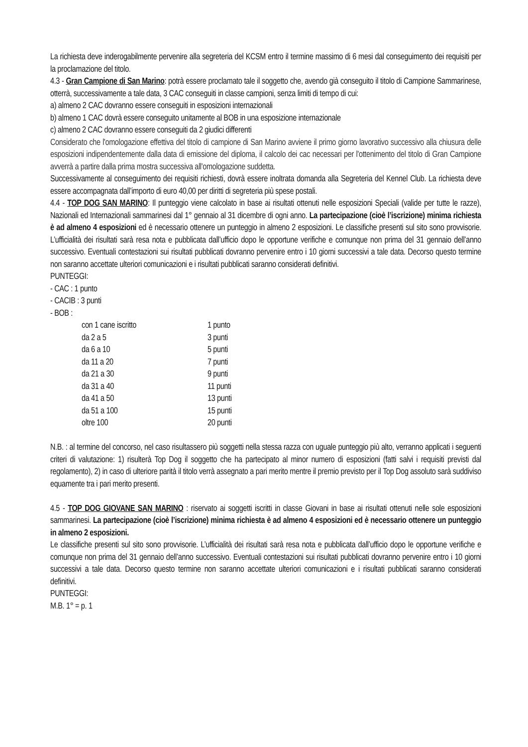La richiesta deve inderogabilmente pervenire alla segreteria del KCSM entro il termine massimo di 6 mesi dal conseguimento dei requisiti per la proclamazione del titolo.
4.3 - Gran Campione di San Marino: potrà essere proclamato tale il soggetto che, avendo già conseguito il titolo di Campione Sammarinese, otterrà, successivamente a tale data, 3 CAC conseguiti in classe campioni, senza limiti di tempo di cui:
a) almeno 2 CAC dovranno essere conseguiti in esposizioni internazionali
b) almeno 1 CAC dovrà essere conseguito unitamente al BOB in una esposizione internazionale
c) almeno 2 CAC dovranno essere conseguiti da 2 giudici differenti
Considerato che l'omologazione effettiva del titolo di campione di San Marino avviene il primo giorno lavorativo successivo alla chiusura delle esposizioni indipendentemente dalla data di emissione del diploma, il calcolo dei cac necessari per l'ottenimento del titolo di Gran Campione avverrà a partire dalla prima mostra successiva all'omologazione suddetta.
Successivamente al conseguimento dei requisiti richiesti, dovrà essere inoltrata domanda alla Segreteria del Kennel Club. La richiesta deve essere accompagnata dall’importo di euro 40,00 per diritti di segreteria più spese postali.
4.4 - TOP DOG SAN MARINO: Il punteggio viene calcolato in base ai risultati ottenuti nelle esposizioni Speciali (valide per tutte le razze), Nazionali ed Internazionali sammarinesi dal 1° gennaio al 31 dicembre di ogni anno. La partecipazione (cioè l’iscrizione) minima richiesta è ad almeno 4 esposizioni ed è necessario ottenere un punteggio in almeno 2 esposizioni. Le classifiche presenti sul sito sono provvisorie. L’ufficialità dei risultati sarà resa nota e pubblicata dall’ufficio dopo le opportune verifiche e comunque non prima del 31 gennaio dell’anno successivo. Eventuali contestazioni sui risultati pubblicati dovranno pervenire entro i 10 giorni successivi a tale data. Decorso questo termine non saranno accettate ulteriori comunicazioni e i risultati pubblicati saranno considerati definitivi.
PUNTEGGI:
- CAC : 1 punto
- CACIB : 3 punti
- BOB :
| con 1 cane iscritto | 1 punto |
| da 2 a 5 | 3 punti |
| da 6 a 10 | 5 punti |
| da 11 a 20 | 7 punti |
| da 21 a 30 | 9 punti |
| da 31 a 40 | 11 punti |
| da 41 a 50 | 13 punti |
| da 51 a 100 | 15 punti |
| oltre 100 | 20 punti |
N.B. : al termine del concorso, nel caso risultassero più soggetti nella stessa razza con uguale punteggio più alto, verranno applicati i seguenti criteri di valutazione: 1) risulterà Top Dog il soggetto che ha partecipato al minor numero di esposizioni (fatti salvi i requisiti previsti dal regolamento), 2) in caso di ulteriore parità il titolo verrà assegnato a pari merito mentre il premio previsto per il Top Dog assoluto sarà suddiviso equamente tra i pari merito presenti.
4.5 - TOP DOG GIOVANE SAN MARINO : riservato ai soggetti iscritti in classe Giovani in base ai risultati ottenuti nelle sole esposizioni sammarinesi. La partecipazione (cioè l’iscrizione) minima richiesta è ad almeno 4 esposizioni ed è necessario ottenere un punteggio in almeno 2 esposizioni.
Le classifiche presenti sul sito sono provvisorie. L’ufficialità dei risultati sarà resa nota e pubblicata dall’ufficio dopo le opportune verifiche e comunque non prima del 31 gennaio dell’anno successivo. Eventuali contestazioni sui risultati pubblicati dovranno pervenire entro i 10 giorni successivi a tale data. Decorso questo termine non saranno accettate ulteriori comunicazioni e i risultati pubblicati saranno considerati definitivi.
PUNTEGGI:
M.B. 1° = p. 1